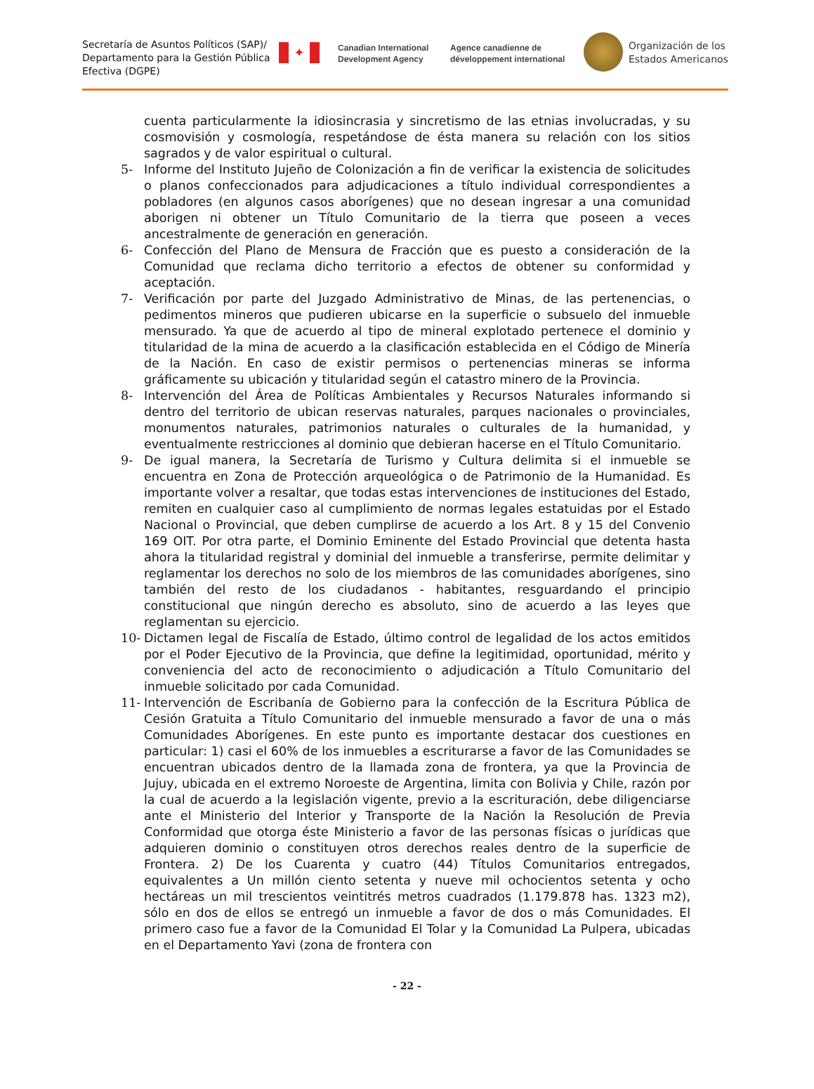Secretaría de Asuntos Políticos (SAP)/ Departamento para la Gestión Pública Efectiva (DGPE)
✦
Canadian International Development Agency
Agence canadienne de développement international
Organización de los
Estados Americanos
cuenta particularmente la idiosincrasia y sincretismo de las etnias involucradas, y su cosmovisión y cosmología, respetándose de ésta manera su relación con los sitios sagrados y de valor espiritual o cultural.
5- Informe del Instituto Jujeño de Colonización a fin de verificar la existencia de solicitudes o planos confeccionados para adjudicaciones a título individual correspondientes a pobladores (en algunos casos aborígenes) que no desean ingresar a una comunidad aborigen ni obtener un Título Comunitario de la tierra que poseen a veces ancestralmente de generación en generación.
6- Confección del Plano de Mensura de Fracción que es puesto a consideración de la Comunidad que reclama dicho territorio a efectos de obtener su conformidad y aceptación.
7- Verificación por parte del Juzgado Administrativo de Minas, de las pertenencias, o pedimentos mineros que pudieren ubicarse en la superficie o subsuelo del inmueble mensurado. Ya que de acuerdo al tipo de mineral explotado pertenece el dominio y titularidad de la mina de acuerdo a la clasificación establecida en el Código de Minería de la Nación. En caso de existir permisos o pertenencias mineras se informa gráficamente su ubicación y titularidad según el catastro minero de la Provincia.
8- Intervención del Área de Políticas Ambientales y Recursos Naturales informando si dentro del territorio de ubican reservas naturales, parques nacionales o provinciales, monumentos naturales, patrimonios naturales o culturales de la humanidad, y eventualmente restricciones al dominio que debieran hacerse en el Título Comunitario.
9- De igual manera, la Secretaría de Turismo y Cultura delimita si el inmueble se encuentra en Zona de Protección arqueológica o de Patrimonio de la Humanidad. Es importante volver a resaltar, que todas estas intervenciones de instituciones del Estado, remiten en cualquier caso al cumplimiento de normas legales estatuidas por el Estado Nacional o Provincial, que deben cumplirse de acuerdo a los Art. 8 y 15 del Convenio 169 OIT. Por otra parte, el Dominio Eminente del Estado Provincial que detenta hasta ahora la titularidad registral y dominial del inmueble a transferirse, permite delimitar y reglamentar los derechos no solo de los miembros de las comunidades aborígenes, sino también del resto de los ciudadanos - habitantes, resguardando el principio constitucional que ningún derecho es absoluto, sino de acuerdo a las leyes que reglamentan su ejercicio.
10- Dictamen legal de Fiscalía de Estado, último control de legalidad de los actos emitidos por el Poder Ejecutivo de la Provincia, que define la legitimidad, oportunidad, mérito y conveniencia del acto de reconocimiento o adjudicación a Título Comunitario del inmueble solicitado por cada Comunidad.
11- Intervención de Escribanía de Gobierno para la confección de la Escritura Pública de Cesión Gratuita a Título Comunitario del inmueble mensurado a favor de una o más Comunidades Aborígenes. En este punto es importante destacar dos cuestiones en particular: 1) casi el 60% de los inmuebles a escriturarse a favor de las Comunidades se encuentran ubicados dentro de la llamada zona de frontera, ya que la Provincia de Jujuy, ubicada en el extremo Noroeste de Argentina, limita con Bolivia y Chile, razón por la cual de acuerdo a la legislación vigente, previo a la escrituración, debe diligenciarse ante el Ministerio del Interior y Transporte de la Nación la Resolución de Previa Conformidad que otorga éste Ministerio a favor de las personas físicas o jurídicas que adquieren dominio o constituyen otros derechos reales dentro de la superficie de Frontera. 2) De los Cuarenta y cuatro (44) Títulos Comunitarios entregados, equivalentes a Un millón ciento setenta y nueve mil ochocientos setenta y ocho hectáreas un mil trescientos veintitrés metros cuadrados (1.179.878 has. 1323 m2), sólo en dos de ellos se entregó un inmueble a favor de dos o más Comunidades. El primero caso fue a favor de la Comunidad El Tolar y la Comunidad La Pulpera, ubicadas en el Departamento Yavi (zona de frontera con
- 22 -